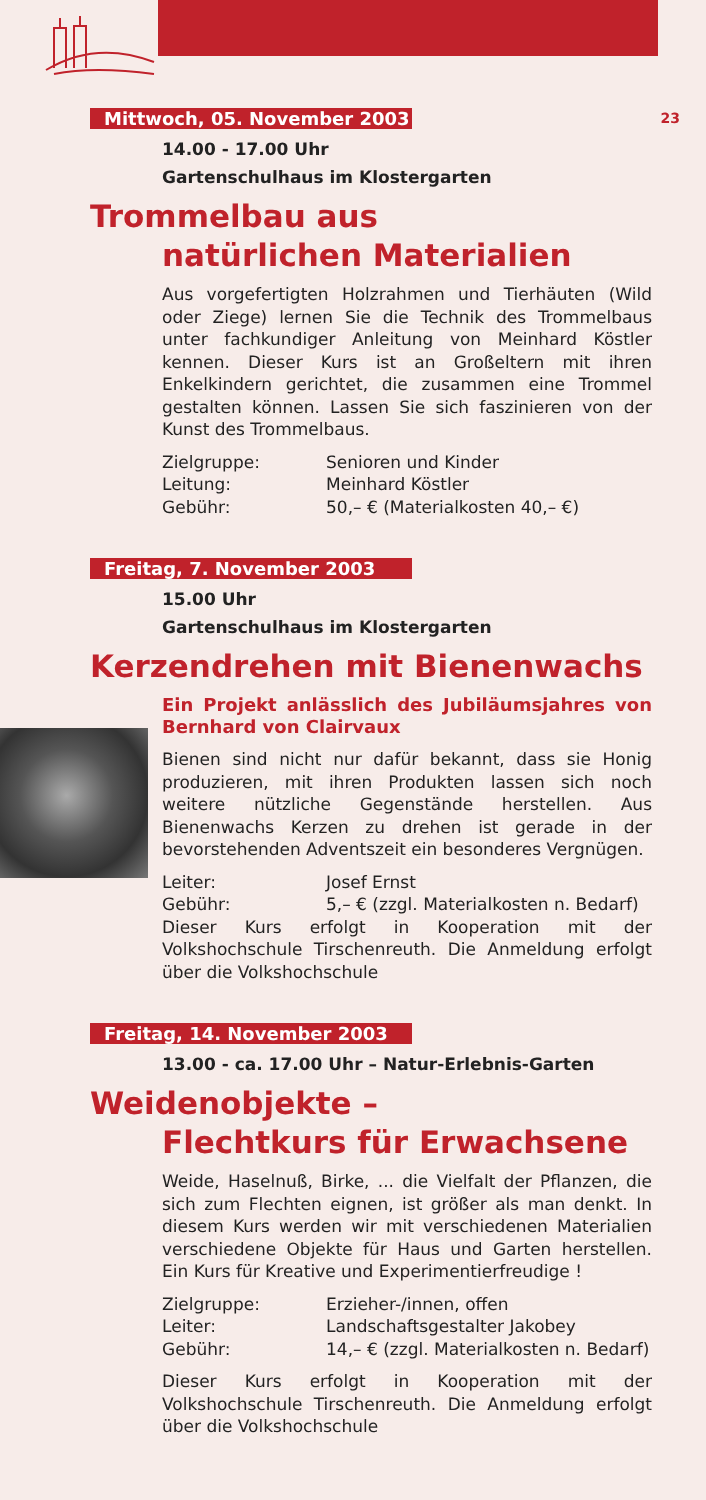23
Mittwoch, 05. November 2003
14.00 - 17.00 Uhr
Gartenschulhaus im Klostergarten
Trommelbau aus
natürlichen Materialien
Aus vorgefertigten Holzrahmen und Tierhäuten (Wild oder Ziege) lernen Sie die Technik des Trommelbaus unter fachkundiger Anleitung von Meinhard Köstler kennen. Dieser Kurs ist an Großeltern mit ihren Enkelkindern gerichtet, die zusammen eine Trommel gestalten können. Lassen Sie sich faszinieren von der Kunst des Trommelbaus.
Zielgruppe: Senioren und Kinder
Leitung: Meinhard Köstler
Gebühr: 50,– € (Materialkosten 40,– €)
Freitag, 7. November 2003
15.00 Uhr
Gartenschulhaus im Klostergarten
Kerzendrehen mit Bienenwachs
Ein Projekt anlässlich des Jubiläumsjahres von Bernhard von Clairvaux
Bienen sind nicht nur dafür bekannt, dass sie Honig produzieren, mit ihren Produkten lassen sich noch weitere nützliche Gegenstände herstellen. Aus Bienenwachs Kerzen zu drehen ist gerade in der bevorstehenden Adventszeit ein besonderes Vergnügen.
Leiter: Josef Ernst
Gebühr: 5,– € (zzgl. Materialkosten n. Bedarf)
Dieser Kurs erfolgt in Kooperation mit der Volkshochschule Tirschenreuth. Die Anmeldung erfolgt über die Volkshochschule
Freitag, 14. November 2003
13.00 - ca. 17.00 Uhr – Natur-Erlebnis-Garten
Weidenobjekte –
Flechtkurs für Erwachsene
Weide, Haselnuß, Birke, ... die Vielfalt der Pflanzen, die sich zum Flechten eignen, ist größer als man denkt. In diesem Kurs werden wir mit verschiedenen Materialien verschiedene Objekte für Haus und Garten herstellen. Ein Kurs für Kreative und Experimentierfreudige !
Zielgruppe: Erzieher-/innen, offen
Leiter: Landschaftsgestalter Jakobey
Gebühr: 14,– € (zzgl. Materialkosten n. Bedarf)
Dieser Kurs erfolgt in Kooperation mit der Volkshochschule Tirschenreuth. Die Anmeldung erfolgt über die Volkshochschule